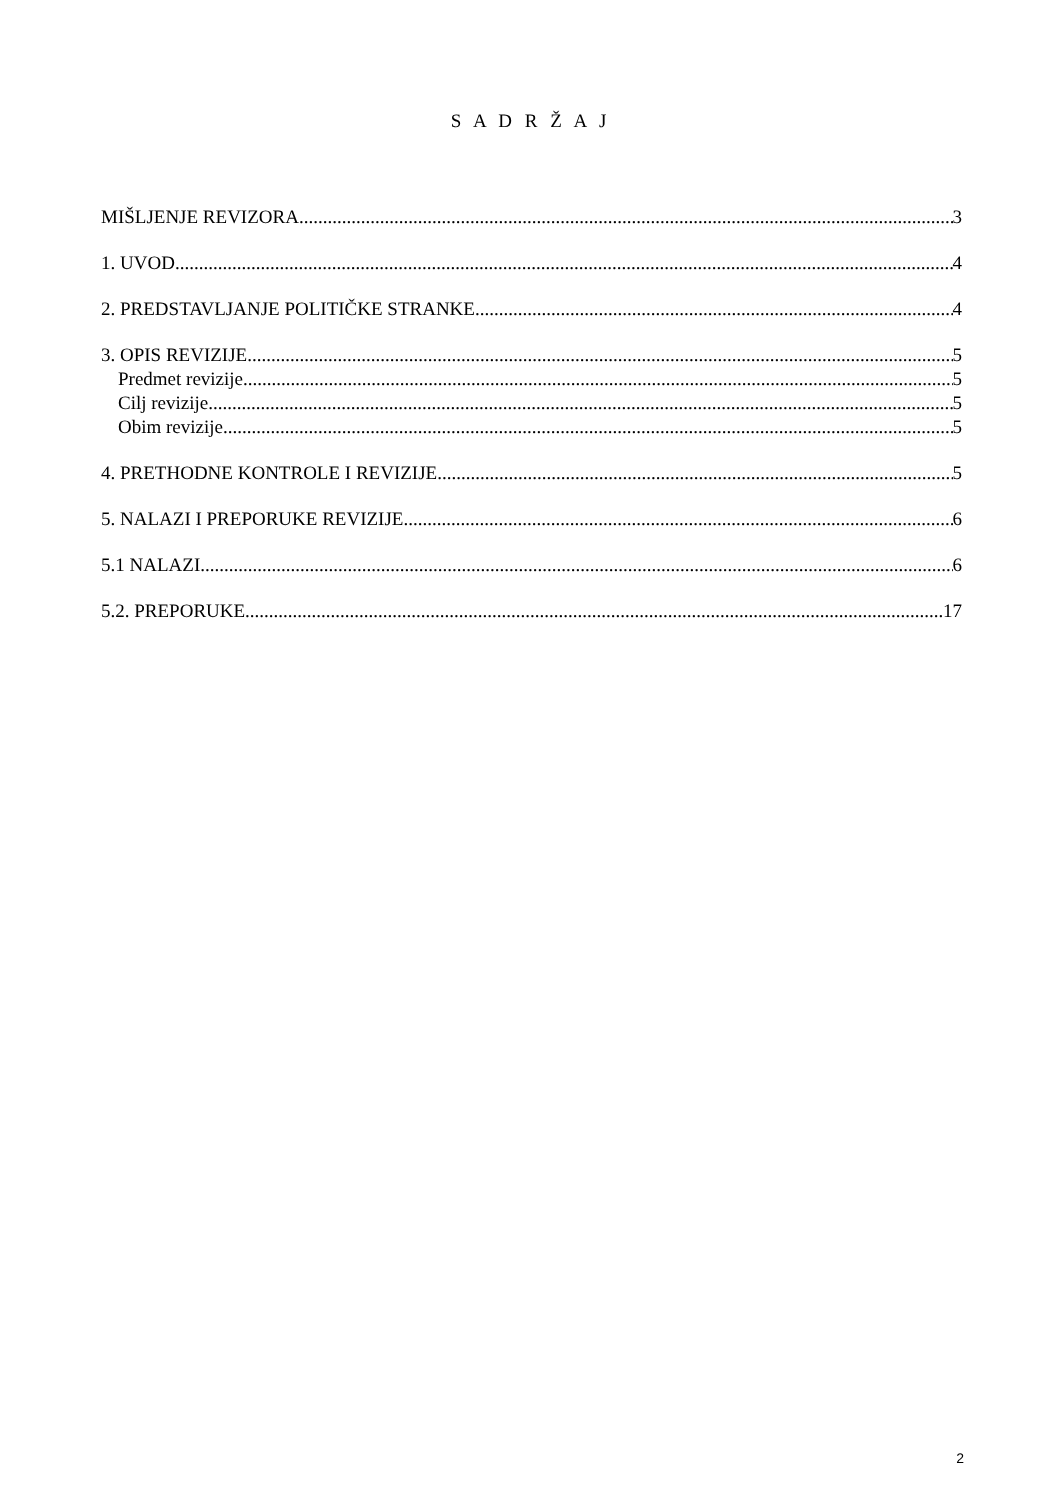S A D R Ž A J
MIŠLJENJE REVIZORA 3
1. UVOD 4
2. PREDSTAVLJANJE POLITIČKE STRANKE 4
3. OPIS REVIZIJE 5
Predmet revizije 5
Cilj revizije 5
Obim revizije 5
4. PRETHODNE KONTROLE I REVIZIJE 5
5. NALAZI I PREPORUKE REVIZIJE 6
5.1 NALAZI 6
5.2. PREPORUKE 17
2